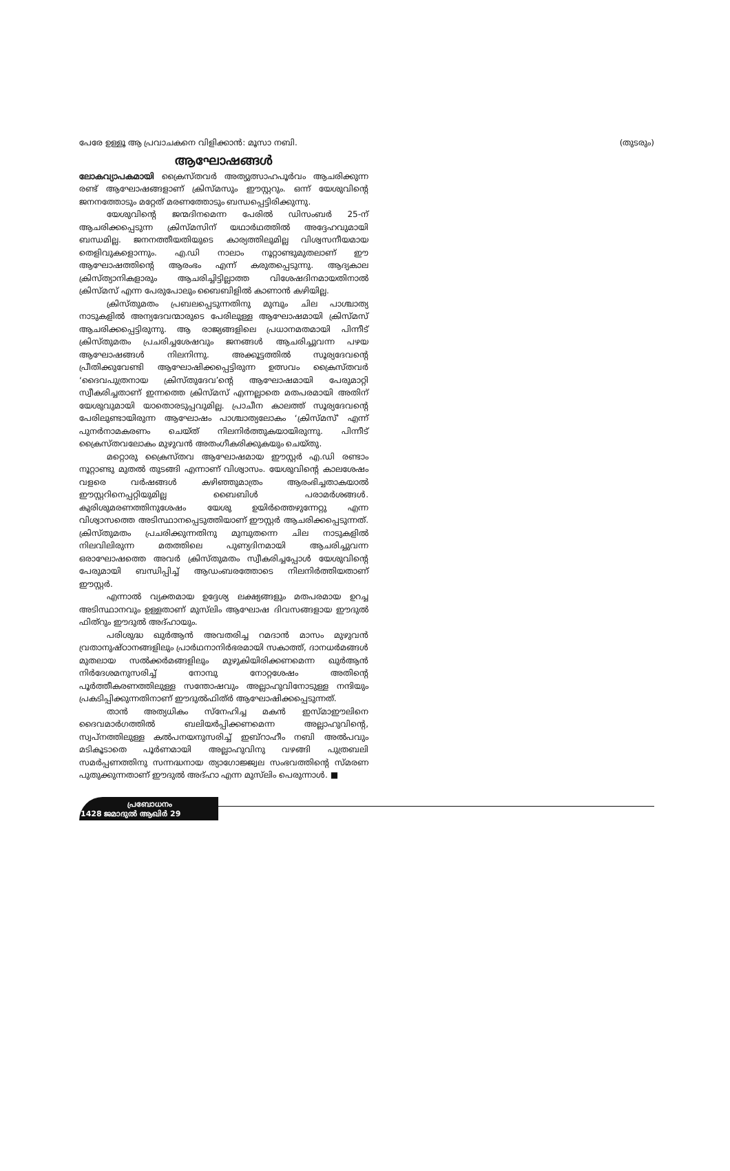പേരേ ഉള്ളൂ ആ പ്രവാചകനെ വിളിക്കാൻ: മൂസാ നബി. (തുടരും)
ആഘോഷങ്ങൾ
ലോകവ്യാപകമായി ക്രൈസ്തവർ അത്യുത്സാഹപൂർവം ആചരിക്കുന്ന രണ്ട് ആഘോഷങ്ങളാണ് ക്രിസ്മസും ഈസ്റ്ററും. ഒന്ന് യേശുവിന്റെ ജനനത്തോടും മറ്റേത് മരണത്തോടും ബന്ധപ്പെട്ടിരിക്കുന്നു.
യേശുവിന്റെ ജന്മദിനമെന്ന പേരിൽ ഡിസംബർ 25-ന് ആചരിക്കപ്പെടുന്ന ക്രിസ്മസിന് യഥാർഥത്തിൽ അദ്ദേഹവുമായി ബന്ധമില്ല. ജനനത്തീയതിയുടെ കാര്യത്തിലുമില്ല വിശ്വസനീയമായ തെളിവുകളൊന്നും. എ.ഡി നാലാം നൂറ്റാണ്ടുമുതലാണ് ഈ ആഘോഷത്തിന്റെ ആരംഭം എന്ന് കരുതപ്പെടുന്നു. ആദ്യകാല ക്രിസ്ത്യാനികളാരും ആചരിച്ചിട്ടില്ലാത്ത വിശേഷദിനമായതിനാൽ ക്രിസ്മസ് എന്ന പേരുപോലും ബൈബിളിൽ കാണാൻ കഴിയില്ല.
ക്രിസ്തുമതം പ്രബലപ്പെടുന്നതിനു മുമ്പും ചില പാശ്ചാത്യ നാടുകളിൽ അന്യദേവന്മാരുടെ പേരിലുള്ള ആഘോഷമായി ക്രിസ്മസ് ആചരിക്കപ്പെട്ടിരുന്നു. ആ രാജ്യങ്ങളിലെ പ്രധാനമതമായി പിന്നീട് ക്രിസ്തുമതം പ്രചരിച്ചശേഷവും ജനങ്ങൾ ആചരിച്ചുവന്ന പഴയ ആഘോഷങ്ങൾ നിലനിന്നു. അക്കൂട്ടത്തിൽ സൂര്യദേവന്റെ പ്രീതിക്കുവേണ്ടി ആഘോഷിക്കപ്പെട്ടിരുന്ന ഉത്സവം ക്രൈസ്തവർ ‘ദൈവപുത്രനായ ക്രിസ്തുദേവ’ന്റെ ആഘോഷമായി പേരുമാറ്റി സ്വീകരിച്ചതാണ് ഇന്നത്തെ ക്രിസ്മസ് എന്നല്ലാതെ മതപരമായി അതിന് യേശുവുമായി യാതൊരടുപ്പവുമില്ല. പ്രാചീന കാലത്ത് സൂര്യദേവന്റെ പേരിലുണ്ടായിരുന്ന ആഘോഷം പാശ്ചാത്യലോകം ‘ക്രിസ്മസ്’ എന്ന് പുനർനാമകരണം ചെയ്ത് നിലനിർത്തുകയായിരുന്നു. പിന്നീട് ക്രൈസ്തവലോകം മുഴുവൻ അതംഗീകരിക്കുകയും ചെയ്തു.
മറ്റൊരു ക്രൈസ്തവ ആഘോഷമായ ഈസ്റ്റർ എ.ഡി രണ്ടാം നൂറ്റാണ്ടു മുതൽ തുടങ്ങി എന്നാണ് വിശ്വാസം. യേശുവിന്റെ കാലശേഷം വളരെ വർഷങ്ങൾ കഴിഞ്ഞുമാത്രം ആരംഭിച്ചതാകയാൽ ഈസ്റ്ററിനെപ്പറ്റിയുമില്ല ബൈബിൾ പരാമർശങ്ങൾ. കുരിശുമരണത്തിനുശേഷം യേശു ഉയിർത്തെഴുന്നേറ്റു എന്ന വിശ്വാസത്തെ അടിസ്ഥാനപ്പെടുത്തിയാണ് ഈസ്റ്റർ ആചരിക്കപ്പെടുന്നത്. ക്രിസ്തുമതം പ്രചരിക്കുന്നതിനു മുമ്പുതന്നെ ചില നാടുകളിൽ നിലവിലിരുന്ന മതത്തിലെ പുണ്യദിനമായി ആചരിച്ചുവന്ന ഒരാഘോഷത്തെ അവർ ക്രിസ്തുമതം സ്വീകരിച്ചപ്പോൾ യേശുവിന്റെ പേരുമായി ബന്ധിപ്പിച്ച് ആഡംബരത്തോടെ നിലനിർത്തിയതാണ് ഈസ്റ്റർ.
എന്നാൽ വ്യക്തമായ ഉദ്ദേശ്യ ലക്ഷ്യങ്ങളും മതപരമായ ഉറച്ച അടിസ്ഥാനവും ഉള്ളതാണ് മുസ്‌ലിം ആഘോഷ ദിവസങ്ങളായ ഈദുൽ ഫിത്‌റും ഈദുൽ അദ്ഹായും.
പരിശുദ്ധ ഖുർആൻ അവതരിച്ച റമദാൻ മാസം മുഴുവൻ വ്രതാനുഷ്ഠാനങ്ങളിലും പ്രാർഥനാനിർഭരമായി സകാത്ത്, ദാനധർമങ്ങൾ മുതലായ സൽക്കർമങ്ങളിലും മുഴുകിയിരിക്കണമെന്ന ഖുർആൻ നിർദേശമനുസരിച്ച് നോമ്പു നോറ്റശേഷം അതിന്റെ പൂർത്തീകരണത്തിലുള്ള സന്തോഷവും അല്ലാഹുവിനോടുള്ള നന്ദിയും പ്രകടിപ്പിക്കുന്നതിനാണ് ഈദുൽഫിത്‌ർ ആഘോഷിക്കപ്പെടുന്നത്.
താൻ അത്യധികം സ്നേഹിച്ച മകൻ ഇസ്മാഈലിനെ ദൈവമാർഗത്തിൽ ബലിയർപ്പിക്കണമെന്ന അല്ലാഹുവിന്റെ, സ്വപ്നത്തിലുള്ള കൽപനയനുസരിച്ച് ഇബ്‌റാഹീം നബി അൽപവും മടികൂടാതെ പൂർണമായി അല്ലാഹുവിനു വഴങ്ങി പുത്രബലി സമർപ്പണത്തിനു സന്നദ്ധനായ ത്യാഗോജ്ജ്വല സംഭവത്തിന്റെ സ്മരണ പുതുക്കുന്നതാണ് ഈദുൽ അദ്ഹാ എന്ന മുസ്‌ലിം പെരുന്നാൾ. ■
പ്രബോധനം
1428 ജമാദുൽ ആഖിർ 29